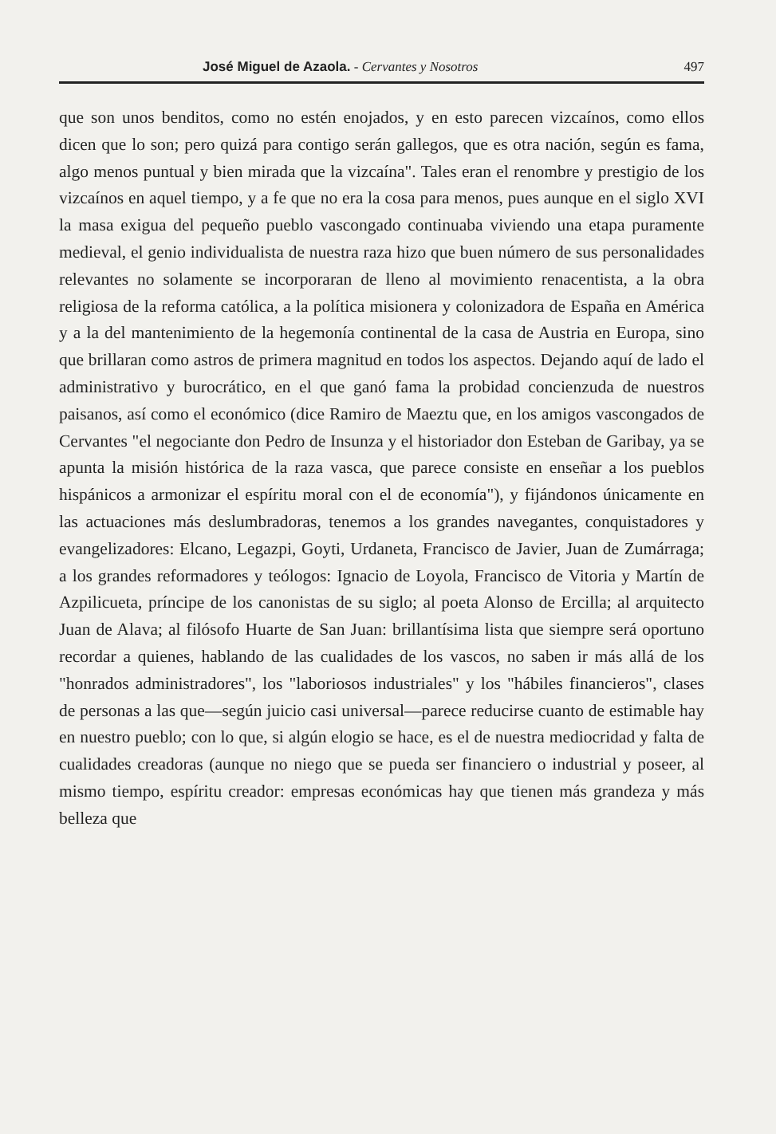José Miguel de Azaola. - Cervantes y Nosotros 497
que son unos benditos, como no estén enojados, y en esto parecen vizcaínos, como ellos dicen que lo son; pero quizá para contigo serán gallegos, que es otra nación, según es fama, algo menos puntual y bien mirada que la vizcaína". Tales eran el renombre y prestigio de los vizcaínos en aquel tiempo, y a fe que no era la cosa para menos, pues aunque en el siglo XVI la masa exigua del pequeño pueblo vascongado continuaba viviendo una etapa puramente medieval, el genio individualista de nuestra raza hizo que buen número de sus personalidades relevantes no solamente se incorporaran de lleno al movimiento renacentista, a la obra religiosa de la reforma católica, a la política misionera y colonizadora de España en América y a la del mantenimiento de la hegemonía continental de la casa de Austria en Europa, sino que brillaran como astros de primera magnitud en todos los aspectos. Dejando aquí de lado el administrativo y burocrático, en el que ganó fama la probidad concienzuda de nuestros paisanos, así como el económico (dice Ramiro de Maeztu que, en los amigos vascongados de Cervantes "el negociante don Pedro de Insunza y el historiador don Esteban de Garibay, ya se apunta la misión histórica de la raza vasca, que parece consiste en enseñar a los pueblos hispánicos a armonizar el espíritu moral con el de economía"), y fijándonos únicamente en las actuaciones más deslumbradoras, tenemos a los grandes navegantes, conquistadores y evangelizadores: Elcano, Legazpi, Goyti, Urdaneta, Francisco de Javier, Juan de Zumárraga; a los grandes reformadores y teólogos: Ignacio de Loyola, Francisco de Vitoria y Martín de Azpilicueta, príncipe de los canonistas de su siglo; al poeta Alonso de Ercilla; al arquitecto Juan de Alava; al filósofo Huarte de San Juan: brillantísima lista que siempre será oportuno recordar a quienes, hablando de las cualidades de los vascos, no saben ir más allá de los "honrados administradores", los "laboriosos industriales" y los "hábiles financieros", clases de personas a las que—según juicio casi universal—parece reducirse cuanto de estimable hay en nuestro pueblo; con lo que, si algún elogio se hace, es el de nuestra mediocridad y falta de cualidades creadoras (aunque no niego que se pueda ser financiero o industrial y poseer, al mismo tiempo, espíritu creador: empresas económicas hay que tienen más grandeza y más belleza que